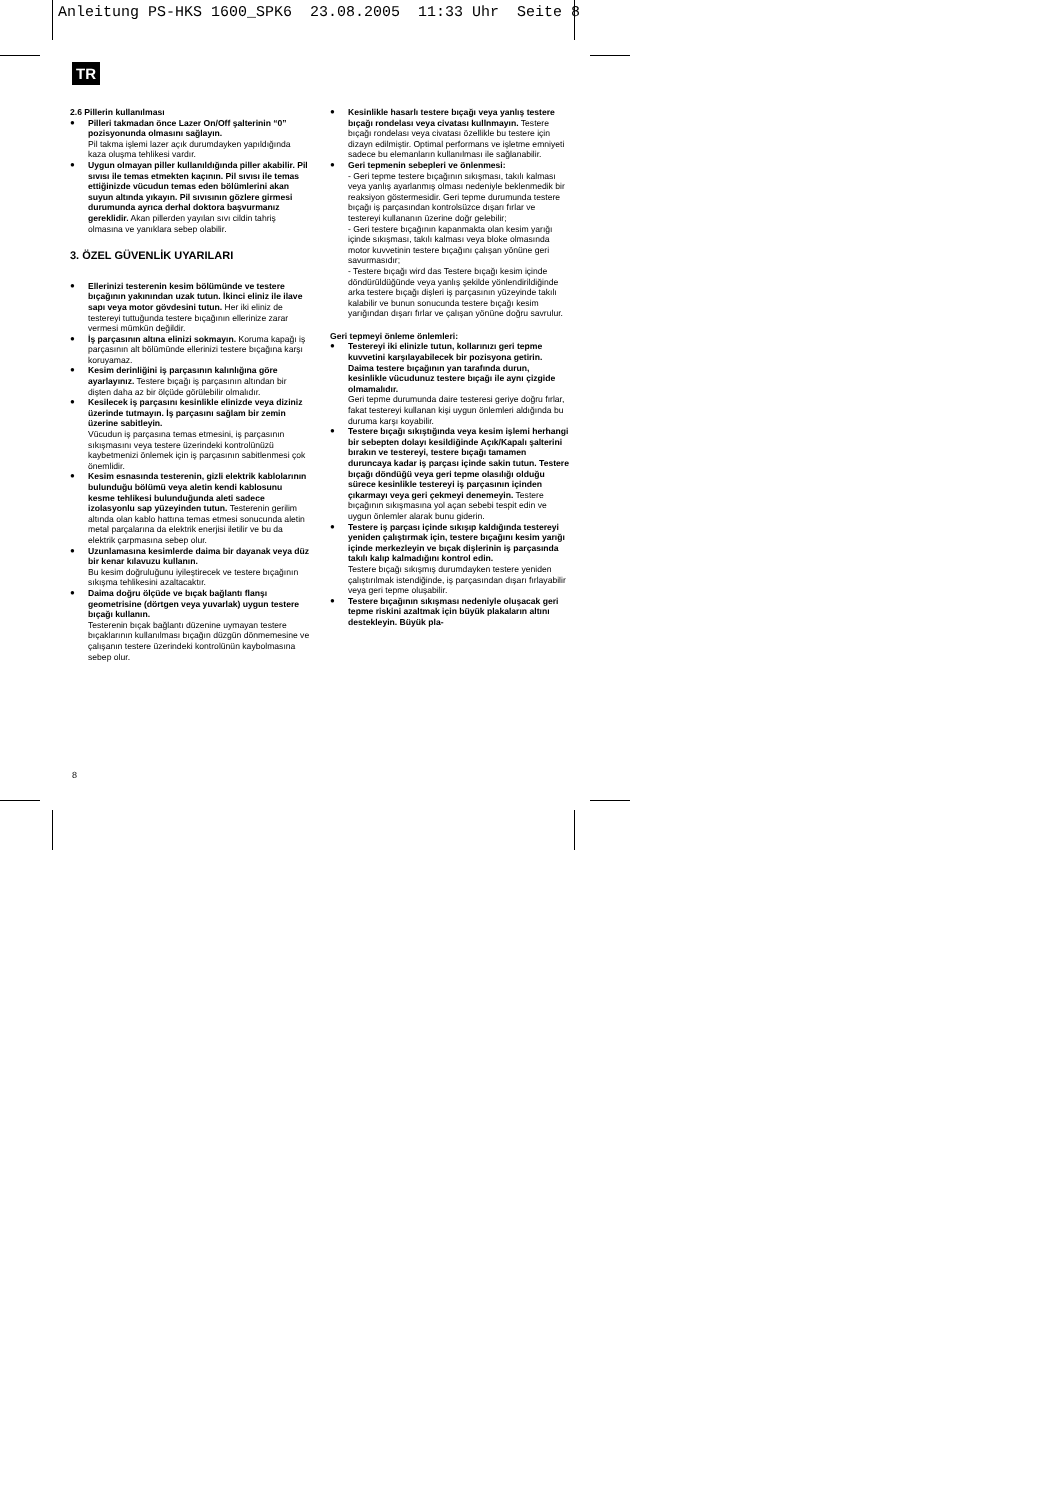Anleitung PS-HKS 1600_SPK6 23.08.2005 11:33 Uhr Seite 8
TR
2.6 Pillerin kullanılması
Pilleri takmadan önce Lazer On/Off şalterinin “0” pozisyonunda olmasını sağlayın.
Pil takma işlemi lazer açık durumdayken yapıldığında kaza oluşma tehlikesi vardır.
Uygun olmayan piller kullanıldığında piller akabilir. Pil sıvısı ile temas etmekten kaçının. Pil sıvısı ile temas ettiğinizde vücudun temas eden bölümlerini akan suyun altında yıkayın. Pil sıvısının gözlere girmesi durumunda ayrıca derhal doktora başvurmanız gereklidir. Akan pillerden yayılan sıvı cildin tahriş olmasına ve yanıklara sebep olabilir.
3. ÖZEL GÜVENLİK UYARILARI
Ellerinizi testerenin kesim bölümünde ve testere bıçağının yakınından uzak tutun. İkinci eliniz ile ilave sapı veya motor gövdesini tutun. Her iki eliniz de testereyi tuttuğunda testere bıçağının ellerinize zarar vermesi mümkün değildir.
İş parçasının altına elinizi sokmayın. Koruma kapağı iş parçasının alt bölümünde ellerinizi testere bıçağına karşı koruyamaz.
Kesim derinliğini iş parçasının kalınlığına göre ayarlayınız. Testere bıçağı iş parçasının altından bir dişten daha az bir ölçüde görülebilir olmalıdır.
Kesilecek iş parçasını kesinlikle elinizde veya diziniz üzerinde tutmayın. İş parçasını sağlam bir zemin üzerine sabitleyin.
Vücudun iş parçasına temas etmesini, iş parçasının sıkışmasını veya testere üzerindeki kontrolünüzü kaybetmenizi önlemek için iş parçasının sabitlenmesi çok önemlidir.
Kesim esnasında testerenin, gizli elektrik kablolarının bulunduğu bölümü veya aletin kendi kablosunu kesme tehlikesi bulunduğunda aleti sadece izolasyonlu sap yüzeyinden tutun. Testerenin gerilim altında olan kablo hattına temas etmesi sonucunda aletin metal parçalarına da elektrik enerjisi iletilir ve bu da elektrik çarpmasına sebep olur.
Uzunlamasına kesimlerde daima bir dayanak veya düz bir kenar kılavuzu kullanın.
Bu kesim doğruluğunu iyileştirecek ve testere bıçağının sıkışma tehlikesini azaltacaktır.
Daima doğru ölçüde ve bıçak bağlantı flanşı geometrisine (dörtgen veya yuvarlak) uygun testere bıçağı kullanın.
Testerenin bıçak bağlantı düzenine uymayan testere bıçaklarının kullanılması bıçağın düzgün dönmemesine ve çalışanın testere üzerindeki kontrolünün kaybolmasına sebep olur.
Kesinlikle hasarlı testere bıçağı veya yanlış testere bıçağı rondelası veya civatası kullnmayın. Testere bıçağı rondelası veya civatası özellikle bu testere için dizayn edilmiştir. Optimal performans ve işletme emniyeti sadece bu elemanların kullanılması ile sağlanabilir.
Geri tepmenin sebepleri ve önlenmesi:
- Geri tepme testere bıçağının sıkışması, takılı kalması veya yanlış ayarlanmış olması nedeniyle beklenmedik bir reaksiyon göstermesidir. Geri tepme durumunda testere bıçağı iş parçasından kontrolsüzce dışarı fırlar ve testereyi kullananın üzerine doğr gelebilir;
- Geri testere bıçağının kapanmakta olan kesim yarığı içinde sıkışması, takılı kalması veya bloke olmasında motor kuvvetinin testere bıçağını çalışan yönüne geri savurmasıdır;
- Testere bıçağı wird das Testere bıçağı kesim içinde döndürüldüğünde veya yanlış şekilde yönlendirildiğinde arka testere bıçağı dişleri iş parçasının yüzeyinde takılı kalabilir ve bunun sonucunda testere bıçağı kesim yarığından dışarı fırlar ve çalışan yönüne doğru savrulur.
Geri tepmeyi önleme önlemleri:
Testereyi iki elinizle tutun, kollarınızı geri tepme kuvvetini karşılayabilecek bir pozisyona getirin. Daima testere bıçağının yan tarafında durun, kesinlikle vücudunuz testere bıçağı ile aynı çizgide olmamalıdır.
Geri tepme durumunda daire testeresi geriye doğru fırlar, fakat testereyi kullanan kişi uygun önlemleri aldığında bu duruma karşı koyabilir.
Testere bıçağı sıkıştığında veya kesim işlemi herhangi bir sebepten dolayı kesildiğinde Açık/Kapalı şalterini bırakın ve testereyi, testere bıçağı tamamen duruncaya kadar iş parçası içinde sakin tutun. Testere bıçağı döndüğü veya geri tepme olasılığı olduğu sürece kesinlikle testereyi iş parçasının içinden çıkarmayı veya geri çekmeyi denemeyin. Testere bıçağının sıkışmasına yol açan sebebi tespit edin ve uygun önlemler alarak bunu giderin.
Testere iş parçası içinde sıkışıp kaldığında testereyi yeniden çalıştırmak için, testere bıçağını kesim yarığı içinde merkezleyin ve bıçak dişlerinin iş parçasında takılı kalıp kalmadığını kontrol edin.
Testere bıçağı sıkışmış durumdayken testere yeniden çalıştırılmak istendiğinde, iş parçasından dışarı fırlayabilir veya geri tepme oluşabilir.
Testere bıçağının sıkışması nedeniyle oluşacak geri tepme riskini azaltmak için büyük plakaların altını destekleyin. Büyük pla-
8